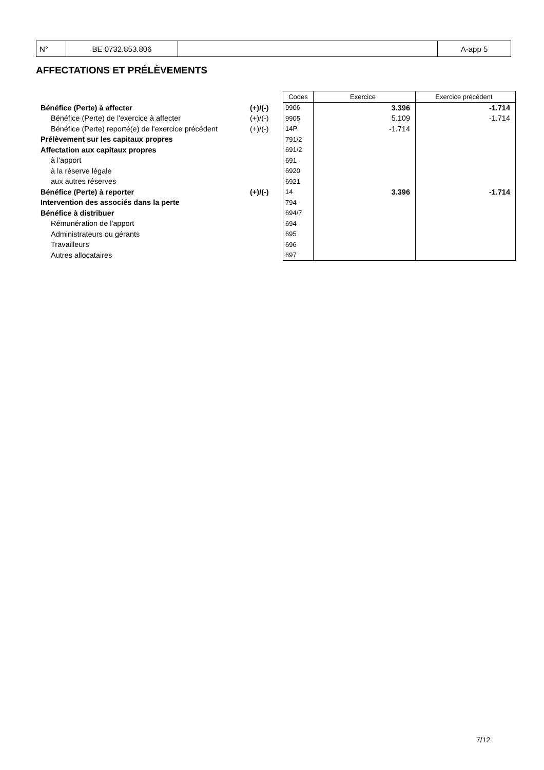| N° | BE 0732.853.806 | | A-app 5 |
AFFECTATIONS ET PRÉLÈVEMENTS
| | | Codes | Exercice | Exercice précédent |
| Bénéfice (Perte) à affecter | (+)/(-) | 9906 | 3.396 | -1.714 |
| Bénéfice (Perte) de l'exercice à affecter | (+)/(-) | 9905 | 5.109 | -1.714 |
| Bénéfice (Perte) reporté(e) de l'exercice précédent | (+)/(-) | 14P | -1.714 | |
| Prélèvement sur les capitaux propres | | 791/2 | | |
| Affectation aux capitaux propres | | 691/2 | | |
| à l'apport | | 691 | | |
| à la réserve légale | | 6920 | | |
| aux autres réserves | | 6921 | | |
| Bénéfice (Perte) à reporter | (+)/(-) | 14 | 3.396 | -1.714 |
| Intervention des associés dans la perte | | 794 | | |
| Bénéfice à distribuer | | 694/7 | | |
| Rémunération de l'apport | | 694 | | |
| Administrateurs ou gérants | | 695 | | |
| Travailleurs | | 696 | | |
| Autres allocataires | | 697 | | |
7/12